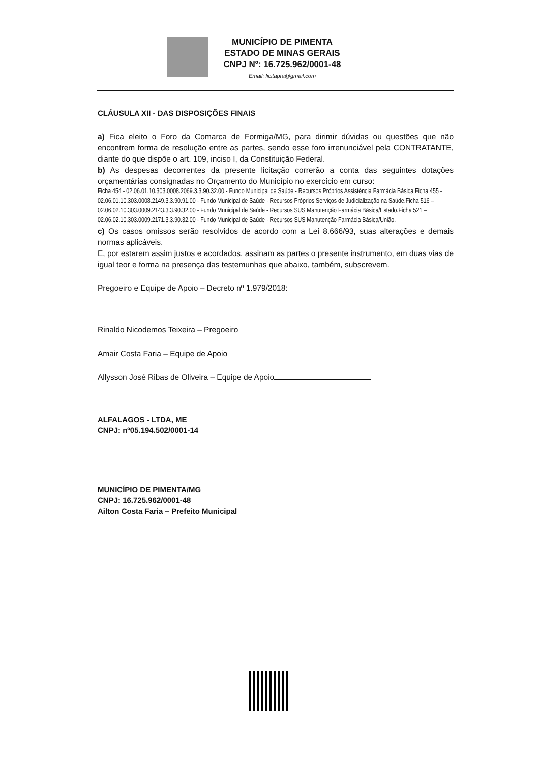MUNICÍPIO DE PIMENTA
ESTADO DE MINAS GERAIS
CNPJ Nº: 16.725.962/0001-48
Email: licitapta@gmail.com
CLÁUSULA XII - DAS DISPOSIÇÕES FINAIS
a) Fica eleito o Foro da Comarca de Formiga/MG, para dirimir dúvidas ou questões que não encontrem forma de resolução entre as partes, sendo esse foro irrenunciável pela CONTRATANTE, diante do que dispõe o art. 109, inciso I, da Constituição Federal.
b) As despesas decorrentes da presente licitação correrão a conta das seguintes dotações orçamentárias consignadas no Orçamento do Município no exercício em curso:
Ficha 454 - 02.06.01.10.303.0008.2069.3.3.90.32.00 - Fundo Municipal de Saúde - Recursos Próprios Assistência Farmácia Básica.Ficha 455 - 02.06.01.10.303.0008.2149.3.3.90.91.00 - Fundo Municipal de Saúde - Recursos Próprios Serviços de Judicialização na Saúde.Ficha 516 – 02.06.02.10.303.0009.2143.3.3.90.32.00 - Fundo Municipal de Saúde - Recursos SUS Manutenção Farmácia Básica/Estado.Ficha 521 – 02.06.02.10.303.0009.2171.3.3.90.32.00 - Fundo Municipal de Saúde - Recursos SUS Manutenção Farmácia Básica/União.
c) Os casos omissos serão resolvidos de acordo com a Lei 8.666/93, suas alterações e demais normas aplicáveis.
E, por estarem assim justos e acordados, assinam as partes o presente instrumento, em duas vias de igual teor e forma na presença das testemunhas que abaixo, também, subscrevem.
Pregoeiro e Equipe de Apoio – Decreto nº 1.979/2018:
Rinaldo Nicodemos Teixeira – Pregoeiro
Amair Costa Faria – Equipe de Apoio
Allysson José Ribas de Oliveira – Equipe de Apoio
ALFALAGOS - LTDA, ME
CNPJ: nº05.194.502/0001-14
MUNICÍPIO DE PIMENTA/MG
CNPJ: 16.725.962/0001-48
Ailton Costa Faria – Prefeito Municipal